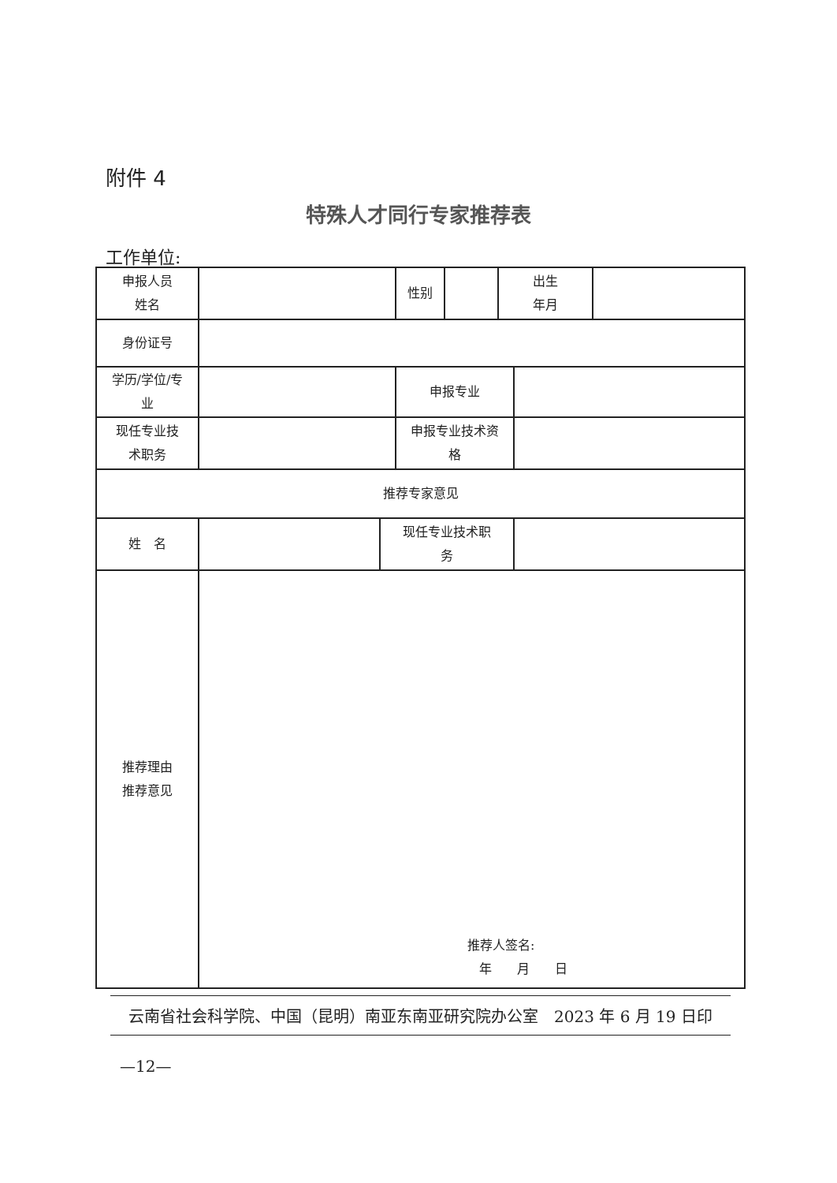附件 4
特殊人才同行专家推荐表
工作单位:
| 申报人员 姓名 | | | 性别 | | 出生 年月 | | |
| 身份证号 | | | | | | | |
| 学历/学位/专 业 | | | 申报专业 | | | | |
| 现任专业技 术职务 | | | 申报专业技术资 格 | | | | |
| 推荐专家意见 | | | | | | | |
| 姓 名 | | 现任专业技术职 务 | | | | | |
| 推荐理由 推荐意见 | 推荐人签名: 年 月 日 | | | | | | |
云南省社会科学院、中国（昆明）南亚东南亚研究院办公室　2023 年 6 月 19 日印
—12—